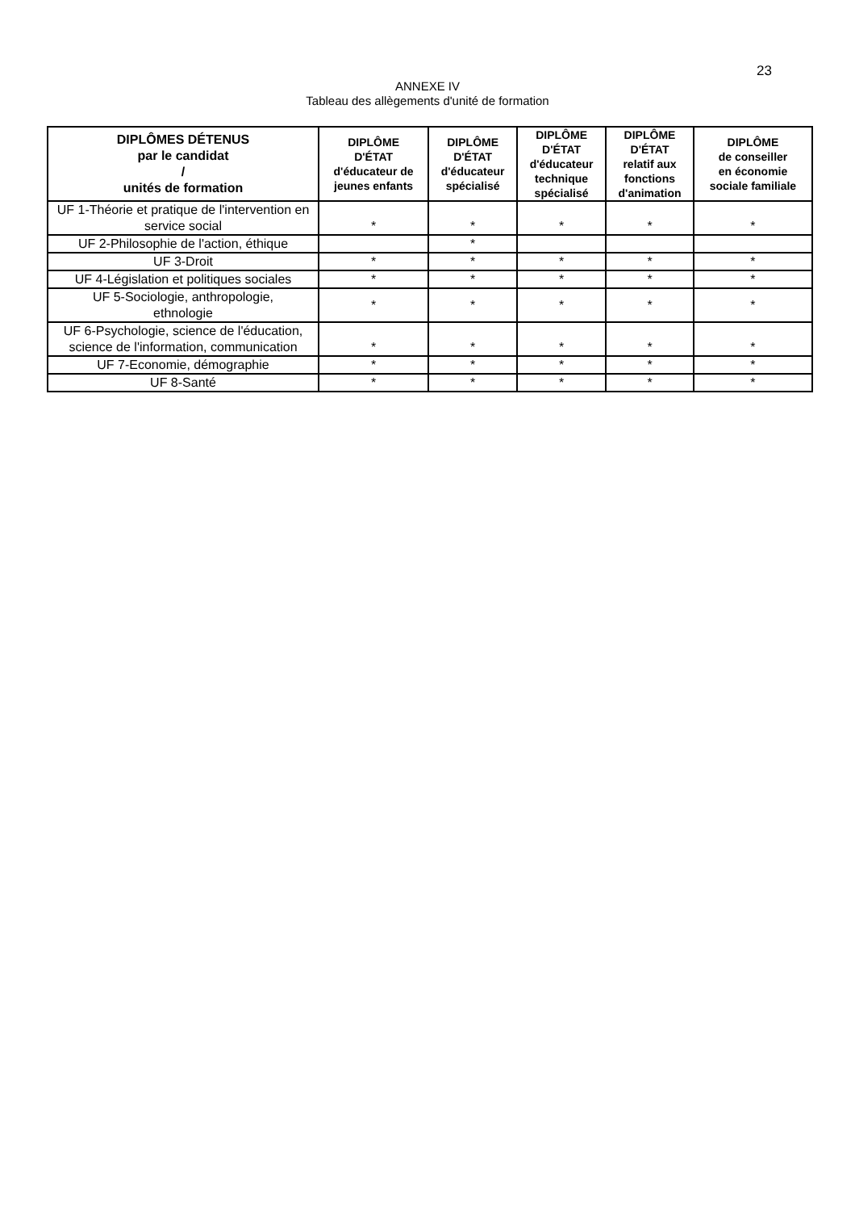23
ANNEXE IV
Tableau des allègements d'unité de formation
| DIPLÔMES DÉTENUS par le candidat / unités de formation | DIPLÔME D'ÉTAT d'éducateur de jeunes enfants | DIPLÔME D'ÉTAT d'éducateur spécialisé | DIPLÔME D'ÉTAT d'éducateur technique spécialisé | DIPLÔME D'ÉTAT relatif aux fonctions d'animation | DIPLÔME de conseiller en économie sociale familiale |
| --- | --- | --- | --- | --- | --- |
| UF 1-Théorie et pratique de l'intervention en service social | * | * | * | * | * |
| UF 2-Philosophie de l'action, éthique | | * | | | |
| UF 3-Droit | * | * | * | * | * |
| UF 4-Législation et politiques sociales | * | * | * | * | * |
| UF 5-Sociologie, anthropologie, ethnologie | * | * | * | * | * |
| UF 6-Psychologie, science de l'éducation, science de l'information, communication | * | * | * | * | * |
| UF 7-Economie, démographie | * | * | * | * | * |
| UF 8-Santé | * | * | * | * | * |